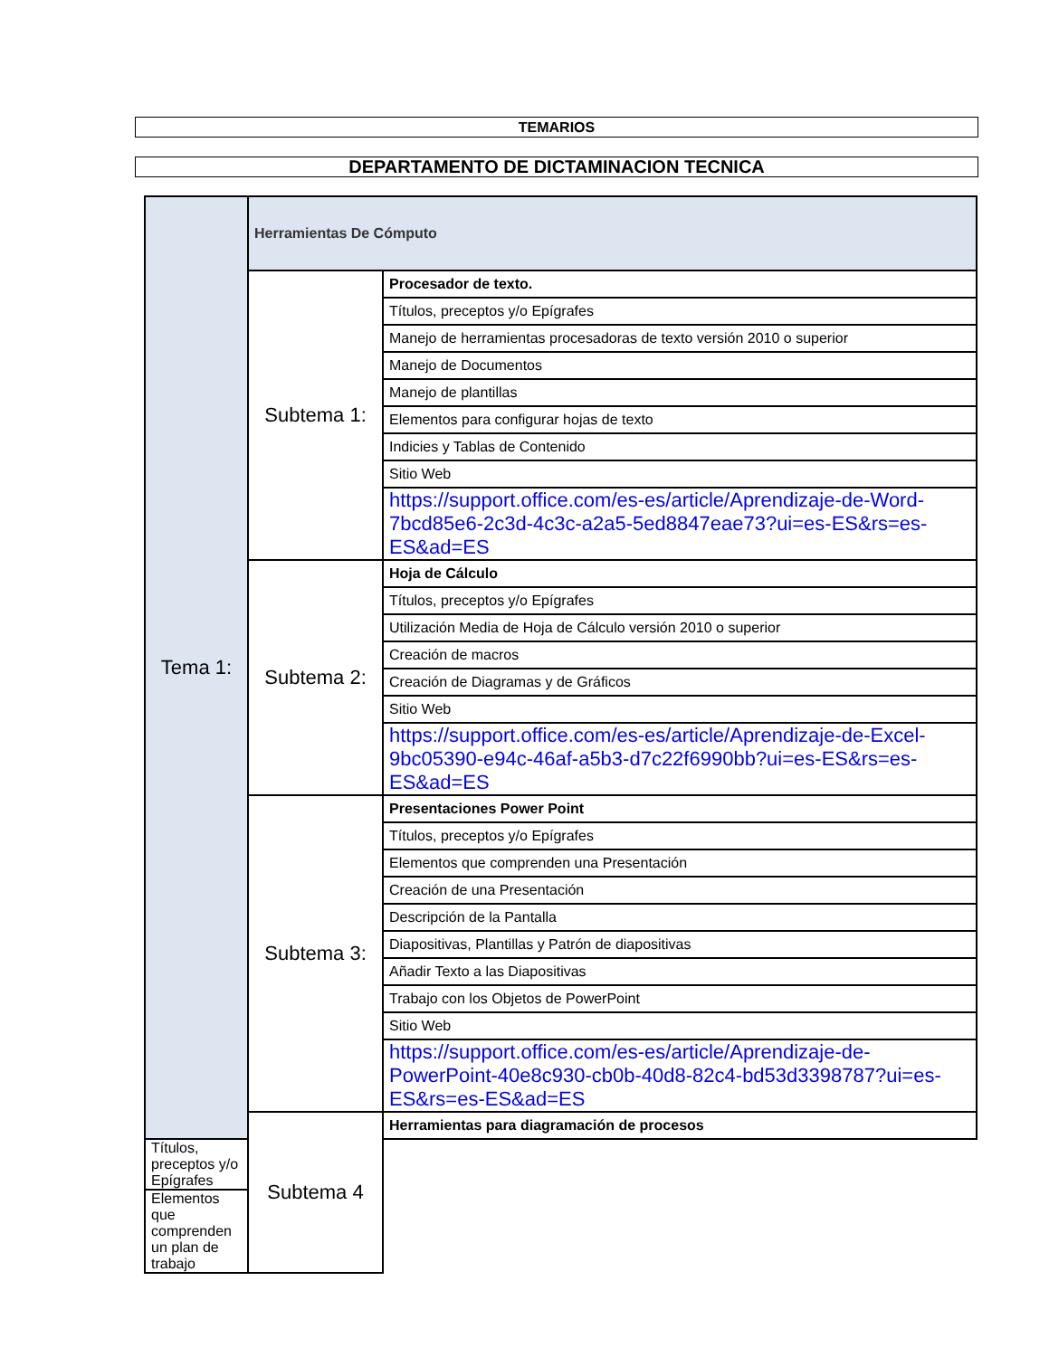TEMARIOS
DEPARTAMENTO DE DICTAMINACION TECNICA
| Tema 1: | Herramientas De Cómputo | |
| | Subtema 1: | Procesador de texto. |
| | | Títulos, preceptos y/o Epígrafes |
| | | Manejo de herramientas procesadoras de texto versión 2010 o superior |
| | | Manejo de Documentos |
| | | Manejo de plantillas |
| | | Elementos para configurar hojas de texto |
| | | Indicies y Tablas de Contenido |
| | | Sitio Web |
| | | https://support.office.com/es-es/article/Aprendizaje-de-Word-7bcd85e6-2c3d-4c3c-a2a5-5ed8847eae73?ui=es-ES&rs=es-ES&ad=ES |
| | Subtema 2: | Hoja de Cálculo |
| | | Títulos, preceptos y/o Epígrafes |
| | | Utilización Media de Hoja de Cálculo versión 2010 o superior |
| | | Creación de macros |
| | | Creación de Diagramas y de Gráficos |
| | | Sitio Web |
| | | https://support.office.com/es-es/article/Aprendizaje-de-Excel-9bc05390-e94c-46af-a5b3-d7c22f6990bb?ui=es-ES&rs=es-ES&ad=ES |
| | Subtema 3: | Presentaciones Power Point |
| | | Títulos, preceptos y/o Epígrafes |
| | | Elementos que comprenden una Presentación |
| | | Creación de una Presentación |
| | | Descripción de la Pantalla |
| | | Diapositivas, Plantillas y Patrón de diapositivas |
| | | Añadir Texto a las Diapositivas |
| | | Trabajo con los Objetos de PowerPoint |
| | | Sitio Web |
| | | https://support.office.com/es-es/article/Aprendizaje-de-PowerPoint-40e8c930-cb0b-40d8-82c4-bd53d3398787?ui=es-ES&rs=es-ES&ad=ES |
| | Subtema 4 | Herramientas para diagramación de procesos |
| Títulos, preceptos y/o Epígrafes | | |
| Elementos que comprenden un plan de trabajo | | |